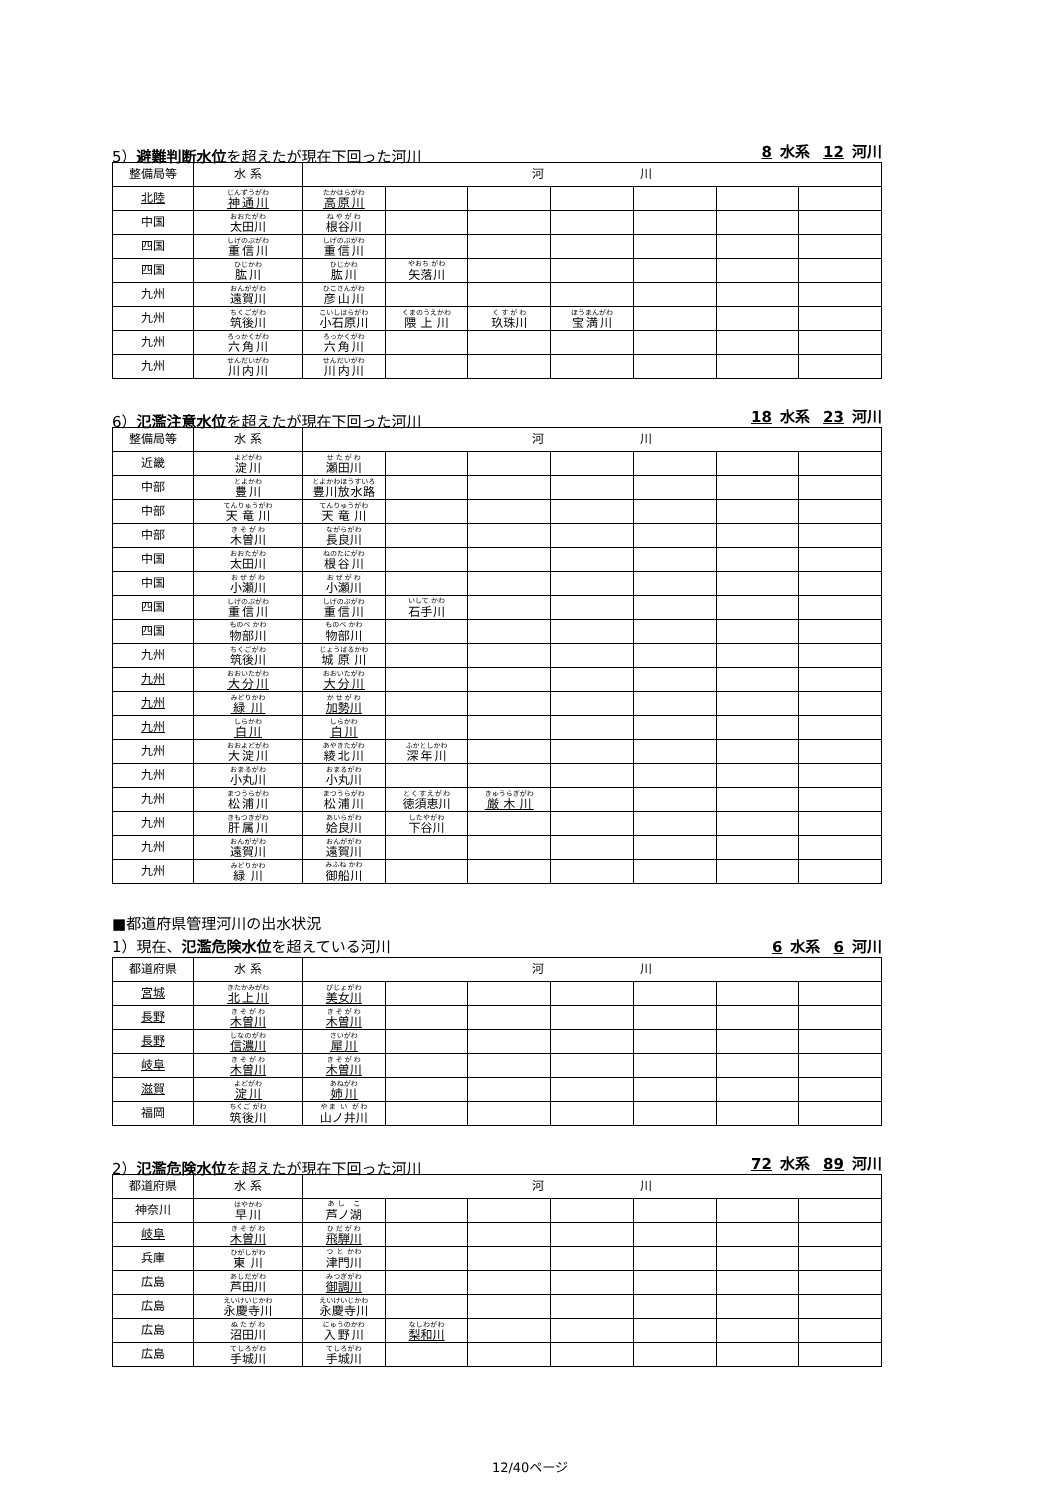5）避難判断水位を超えたが現在下回った河川 8 水系 12 河川
| 整備局等 | 水 系 | 河 川 | | | | | | |
| --- | --- | --- | --- | --- | --- | --- | --- | --- |
| 北陸 | 神通川 | 高原川 | | | | | | |
| 中国 | 太田川 | 根谷川 | | | | | | |
| 四国 | 重信川 | 重信川 | | | | | | |
| 四国 | 肱川 | 肱川 | 矢落川 | | | | | |
| 九州 | 遠賀川 | 彦山川 | | | | | | |
| 九州 | 筑後川 | 小石原川 | 隈上川 | 玖珠川 | 宝満川 | | | |
| 九州 | 六角川 | 六角川 | | | | | | |
| 九州 | 川内川 | 川内川 | | | | | | |
6）氾濫注意水位を超えたが現在下回った河川 18 水系 23 河川
| 整備局等 | 水 系 | 河 川 | | | | | | |
| --- | --- | --- | --- | --- | --- | --- | --- | --- |
| 近畿 | 淀川 | 瀬田川 | | | | | | |
| 中部 | 豊川 | 豊川放水路 | | | | | | |
| 中部 | 天竜川 | 天竜川 | | | | | | |
| 中部 | 木曽川 | 長良川 | | | | | | |
| 中国 | 太田川 | 根谷川 | | | | | | |
| 中国 | 小瀬川 | 小瀬川 | | | | | | |
| 四国 | 重信川 | 重信川 | 石手川 | | | | | |
| 四国 | 物部川 | 物部川 | | | | | | |
| 九州 | 筑後川 | 城原川 | | | | | | |
| 九州 | 大分川 | 大分川 | | | | | | |
| 九州 | 緑川 | 加勢川 | | | | | | |
| 九州 | 白川 | 白川 | | | | | | |
| 九州 | 大淀川 | 綾北川 | 深年川 | | | | | |
| 九州 | 小丸川 | 小丸川 | | | | | | |
| 九州 | 松浦川 | 松浦川 | 徳須恵川 | 厳木川 | | | | |
| 九州 | 肝属川 | 姶良川 | 下谷川 | | | | | |
| 九州 | 遠賀川 | 遠賀川 | | | | | | |
| 九州 | 緑川 | 御船川 | | | | | | |
■都道府県管理河川の出水状況
1）現在、氾濫危険水位を超えている河川 6 水系 6 河川
| 都道府県 | 水 系 | 河 川 | | | | | | |
| --- | --- | --- | --- | --- | --- | --- | --- | --- |
| 宮城 | 北上川 | 美女川 | | | | | | |
| 長野 | 木曽川 | 木曽川 | | | | | | |
| 長野 | 信濃川 | 犀川 | | | | | | |
| 岐阜 | 木曽川 | 木曽川 | | | | | | |
| 滋賀 | 淀川 | 姉川 | | | | | | |
| 福岡 | 筑後川 | 山ノ井川 | | | | | | |
2）氾濫危険水位を超えたが現在下回った河川 72 水系 89 河川
| 都道府県 | 水 系 | 河 川 | | | | | | |
| --- | --- | --- | --- | --- | --- | --- | --- | --- |
| 神奈川 | 早川 | 芦ノ湖 | | | | | | |
| 岐阜 | 木曽川 | 飛騨川 | | | | | | |
| 兵庫 | 東川 | 津門川 | | | | | | |
| 広島 | 芦田川 | 御調川 | | | | | | |
| 広島 | 永慶寺川 | 永慶寺川 | | | | | | |
| 広島 | 沼田川 | 入野川 | 梨和川 | | | | | |
| 広島 | 手城川 | 手城川 | | | | | | |
12/40ページ